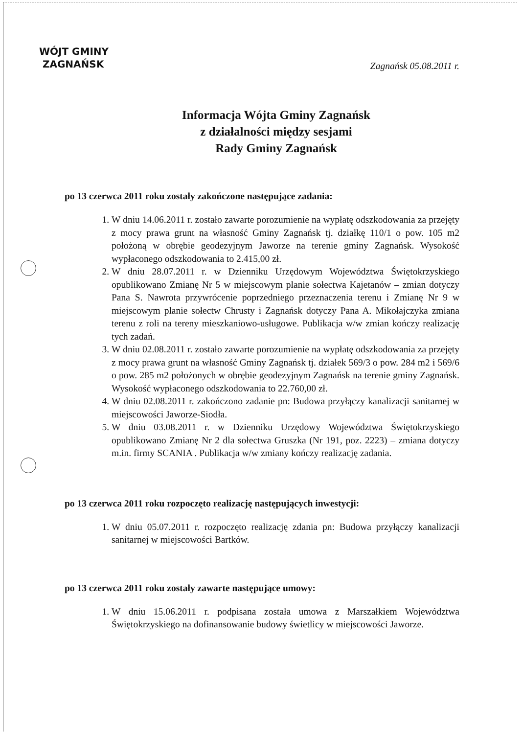WÓJT GMINY
ZAGNAŃSK
Zagnańsk 05.08.2011 r.
Informacja Wójta Gminy Zagnańsk
z działalności między sesjami
Rady Gminy Zagnańsk
po 13 czerwca 2011 roku zostały zakończone następujące zadania:
1. W dniu 14.06.2011 r. zostało zawarte porozumienie na wypłatę odszkodowania za przejęty z mocy prawa grunt na własność Gminy Zagnańsk tj. działkę 110/1 o pow. 105 m2 położoną w obrębie geodezyjnym Jaworze na terenie gminy Zagnańsk. Wysokość wypłaconego odszkodowania to 2.415,00 zł.
2. W dniu 28.07.2011 r. w Dzienniku Urzędowym Województwa Świętokrzyskiego opublikowano Zmianę Nr 5 w miejscowym planie sołectwa Kajetanów – zmian dotyczy Pana S. Nawrota przywrócenie poprzedniego przeznaczenia terenu i Zmianę Nr 9 w miejscowym planie sołectw Chrusty i Zagnańsk dotyczy Pana A. Mikołajczyka zmiana terenu z roli na tereny mieszkaniowo-usługowe. Publikacja w/w zmian kończy realizację tych zadań.
3. W dniu 02.08.2011 r. zostało zawarte porozumienie na wypłatę odszkodowania za przejęty z mocy prawa grunt na własność Gminy Zagnańsk tj. działek 569/3 o pow. 284 m2 i 569/6 o pow. 285 m2 położonych w obrębie geodezyjnym Zagnańsk na terenie gminy Zagnańsk. Wysokość wypłaconego odszkodowania to 22.760,00 zł.
4. W dniu 02.08.2011 r. zakończono zadanie pn: Budowa przyłączy kanalizacji sanitarnej w miejscowości Jaworze-Siodła.
5. W dniu 03.08.2011 r. w Dzienniku Urzędowy Województwa Świętokrzyskiego opublikowano Zmianę Nr 2 dla sołectwa Gruszka (Nr 191, poz. 2223) – zmiana dotyczy m.in. firmy SCANIA . Publikacja w/w zmiany kończy realizację zadania.
po 13 czerwca 2011 roku rozpoczęto realizację następujących inwestycji:
1. W dniu 05.07.2011 r. rozpoczęto realizację zdania pn: Budowa przyłączy kanalizacji sanitarnej w miejscowości Bartków.
po 13 czerwca 2011 roku zostały zawarte następujące umowy:
1. W dniu 15.06.2011 r. podpisana została umowa z Marszałkiem Województwa Świętokrzyskiego na dofinansowanie budowy świetlicy w miejscowości Jaworze.